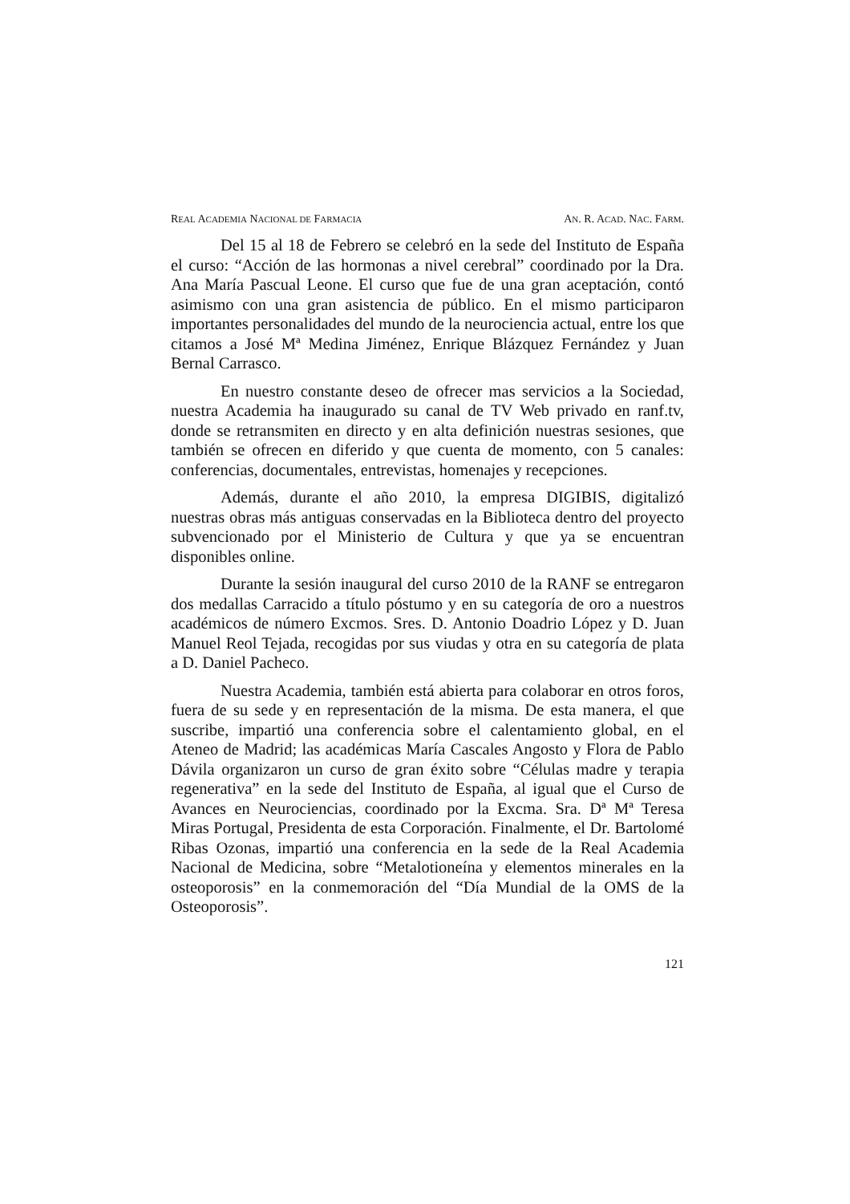REAL ACADEMIA NACIONAL DE FARMACIA AN. R. ACAD. NAC. FARM.
Del 15 al 18 de Febrero se celebró en la sede del Instituto de España el curso: “Acción de las hormonas a nivel cerebral” coordinado por la Dra. Ana María Pascual Leone. El curso que fue de una gran aceptación, contó asimismo con una gran asistencia de público. En el mismo participaron importantes personalidades del mundo de la neurociencia actual, entre los que citamos a José Mª Medina Jiménez, Enrique Blázquez Fernández y Juan Bernal Carrasco.
En nuestro constante deseo de ofrecer mas servicios a la Sociedad, nuestra Academia ha inaugurado su canal de TV Web privado en ranf.tv, donde se retransmiten en directo y en alta definición nuestras sesiones, que también se ofrecen en diferido y que cuenta de momento, con 5 canales: conferencias, documentales, entrevistas, homenajes y recepciones.
Además, durante el año 2010, la empresa DIGIBIS, digitalizó nuestras obras más antiguas conservadas en la Biblioteca dentro del proyecto subvencionado por el Ministerio de Cultura y que ya se encuentran disponibles online.
Durante la sesión inaugural del curso 2010 de la RANF se entregaron dos medallas Carracido a título póstumo y en su categoría de oro a nuestros académicos de número Excmos. Sres. D. Antonio Doadrio López y D. Juan Manuel Reol Tejada, recogidas por sus viudas y otra en su categoría de plata a D. Daniel Pacheco.
Nuestra Academia, también está abierta para colaborar en otros foros, fuera de su sede y en representación de la misma. De esta manera, el que suscribe, impartió una conferencia sobre el calentamiento global, en el Ateneo de Madrid; las académicas María Cascales Angosto y Flora de Pablo Dávila organizaron un curso de gran éxito sobre “Células madre y terapia regenerativa” en la sede del Instituto de España, al igual que el Curso de Avances en Neurociencias, coordinado por la Excma. Sra. Dª Mª Teresa Miras Portugal, Presidenta de esta Corporación. Finalmente, el Dr. Bartolomé Ribas Ozonas, impartió una conferencia en la sede de la Real Academia Nacional de Medicina, sobre “Metalotioneína y elementos minerales en la osteoporosis” en la conmemoración del “Día Mundial de la OMS de la Osteoporosis”.
121